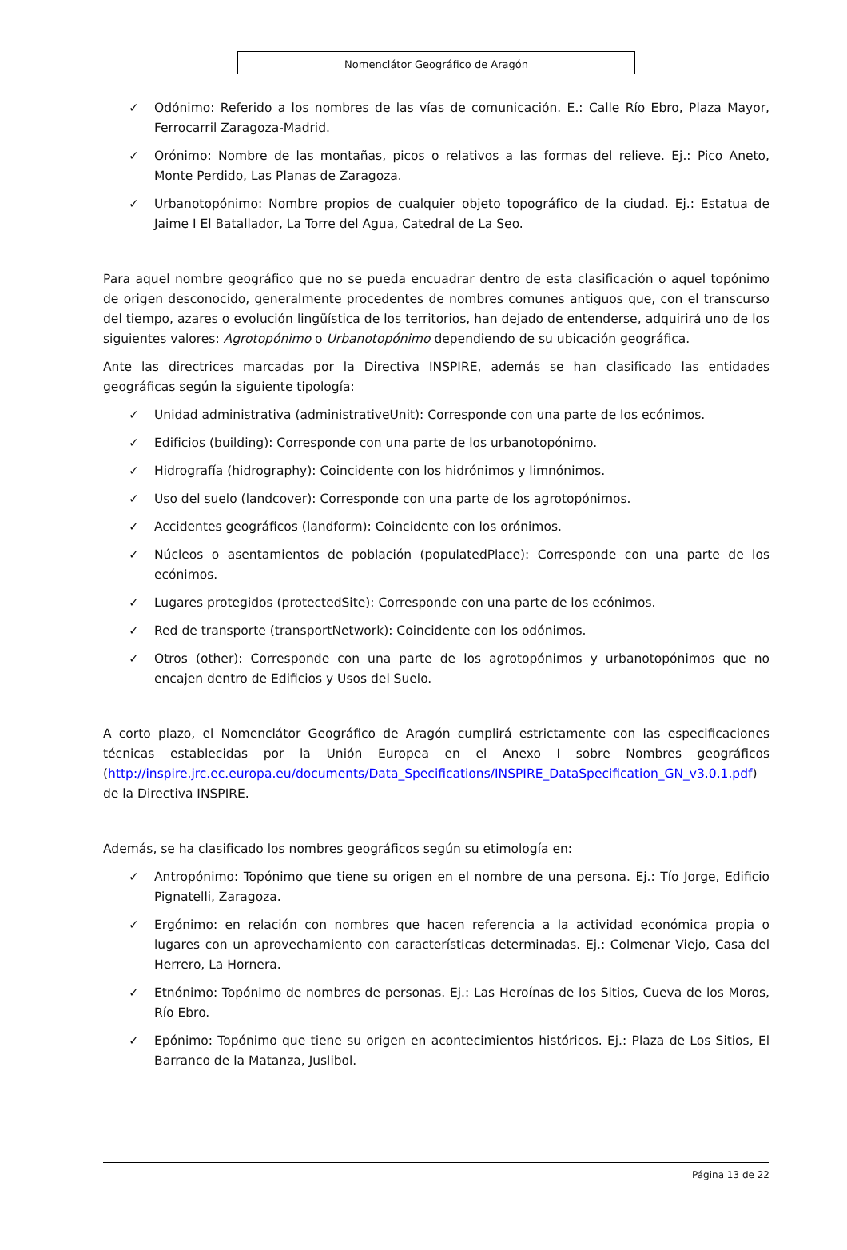Nomenclátor Geográfico de Aragón
✓ Odónimo: Referido a los nombres de las vías de comunicación. E.: Calle Río Ebro, Plaza Mayor, Ferrocarril Zaragoza-Madrid.
✓ Orónimo: Nombre de las montañas, picos o relativos a las formas del relieve. Ej.: Pico Aneto, Monte Perdido, Las Planas de Zaragoza.
✓ Urbanotopónimo: Nombre propios de cualquier objeto topográfico de la ciudad. Ej.: Estatua de Jaime I El Batallador, La Torre del Agua, Catedral de La Seo.
Para aquel nombre geográfico que no se pueda encuadrar dentro de esta clasificación o aquel topónimo de origen desconocido, generalmente procedentes de nombres comunes antiguos que, con el transcurso del tiempo, azares o evolución lingüística de los territorios, han dejado de entenderse, adquirirá uno de los siguientes valores: Agrotopónimo o Urbanotopónimo dependiendo de su ubicación geográfica.
Ante las directrices marcadas por la Directiva INSPIRE, además se han clasificado las entidades geográficas según la siguiente tipología:
✓ Unidad administrativa (administrativeUnit): Corresponde con una parte de los ecónimos.
✓ Edificios (building): Corresponde con una parte de los urbanotopónimo.
✓ Hidrografía (hidrography): Coincidente con los hidrónimos y limnónimos.
✓ Uso del suelo (landcover): Corresponde con una parte de los agrotopónimos.
✓ Accidentes geográficos (landform): Coincidente con los orónimos.
✓ Núcleos o asentamientos de población (populatedPlace): Corresponde con una parte de los ecónimos.
✓ Lugares protegidos (protectedSite): Corresponde con una parte de los ecónimos.
✓ Red de transporte (transportNetwork): Coincidente con los odónimos.
✓ Otros (other): Corresponde con una parte de los agrotopónimos y urbanotopónimos que no encajen dentro de Edificios y Usos del Suelo.
A corto plazo, el Nomenclátor Geográfico de Aragón cumplirá estrictamente con las especificaciones técnicas establecidas por la Unión Europea en el Anexo I sobre Nombres geográficos (http://inspire.jrc.ec.europa.eu/documents/Data_Specifications/INSPIRE_DataSpecification_GN_v3.0.1.pdf) de la Directiva INSPIRE.
Además, se ha clasificado los nombres geográficos según su etimología en:
✓ Antropónimo: Topónimo que tiene su origen en el nombre de una persona. Ej.: Tío Jorge, Edificio Pignatelli, Zaragoza.
✓ Ergónimo: en relación con nombres que hacen referencia a la actividad económica propia o lugares con un aprovechamiento con características determinadas. Ej.: Colmenar Viejo, Casa del Herrero, La Hornera.
✓ Etnónimo: Topónimo de nombres de personas. Ej.: Las Heroínas de los Sitios, Cueva de los Moros, Río Ebro.
✓ Epónimo: Topónimo que tiene su origen en acontecimientos históricos. Ej.: Plaza de Los Sitios, El Barranco de la Matanza, Juslibol.
Página 13 de 22